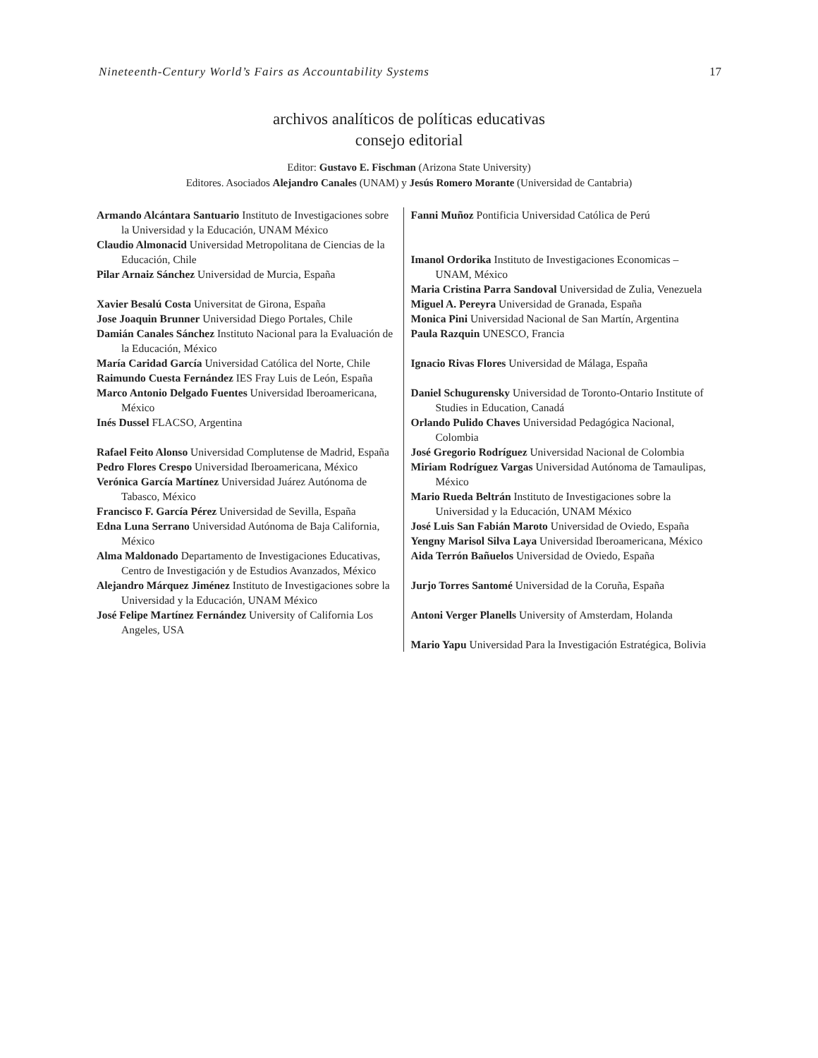Nineteenth-Century World’s Fairs as Accountability Systems 17
archivos analíticos de políticas educativas
consejo editorial
Editor: Gustavo E. Fischman (Arizona State University)
Editores. Asociados Alejandro Canales (UNAM) y Jesús Romero Morante (Universidad de Cantabria)
| Armando Alcántara Santuario Instituto de Investigaciones sobre la Universidad y la Educación, UNAM México Claudio Almonacid Universidad Metropolitana de Ciencias de la Educación, Chile Pilar Arnaiz Sánchez Universidad de Murcia, España Xavier Besalú Costa Universitat de Girona, España Jose Joaquin Brunner Universidad Diego Portales, Chile Damián Canales Sánchez Instituto Nacional para la Evaluación de la Educación, México María Caridad García Universidad Católica del Norte, Chile Raimundo Cuesta Fernández IES Fray Luis de León, España Marco Antonio Delgado Fuentes Universidad Iberoamericana, México Inés Dussel FLACSO, Argentina Rafael Feito Alonso Universidad Complutense de Madrid, España Pedro Flores Crespo Universidad Iberoamericana, México Verónica García Martínez Universidad Juárez Autónoma de Tabasco, México Francisco F. García Pérez Universidad de Sevilla, España Edna Luna Serrano Universidad Autónoma de Baja California, México Alma Maldonado Departamento de Investigaciones Educativas, Centro de Investigación y de Estudios Avanzados, México Alejandro Márquez Jiménez Instituto de Investigaciones sobre la Universidad y la Educación, UNAM México José Felipe Martínez Fernández University of California Los Angeles, USA | Fanni Muñoz Pontificia Universidad Católica de Perú Imanol Ordorika Instituto de Investigaciones Economicas – UNAM, México Maria Cristina Parra Sandoval Universidad de Zulia, Venezuela Miguel A. Pereyra Universidad de Granada, España Monica Pini Universidad Nacional de San Martín, Argentina Paula Razquin UNESCO, Francia Ignacio Rivas Flores Universidad de Málaga, España Daniel Schugurensky Universidad de Toronto-Ontario Institute of Studies in Education, Canadá Orlando Pulido Chaves Universidad Pedagógica Nacional, Colombia José Gregorio Rodríguez Universidad Nacional de Colombia Miriam Rodríguez Vargas Universidad Autónoma de Tamaulipas, México Mario Rueda Beltrán Instituto de Investigaciones sobre la Universidad y la Educación, UNAM México José Luis San Fabián Maroto Universidad de Oviedo, España Yengny Marisol Silva Laya Universidad Iberoamericana, México Aida Terrón Bañuelos Universidad de Oviedo, España Jurjo Torres Santomé Universidad de la Coruña, España Antoni Verger Planells University of Amsterdam, Holanda Mario Yapu Universidad Para la Investigación Estratégica, Bolivia |